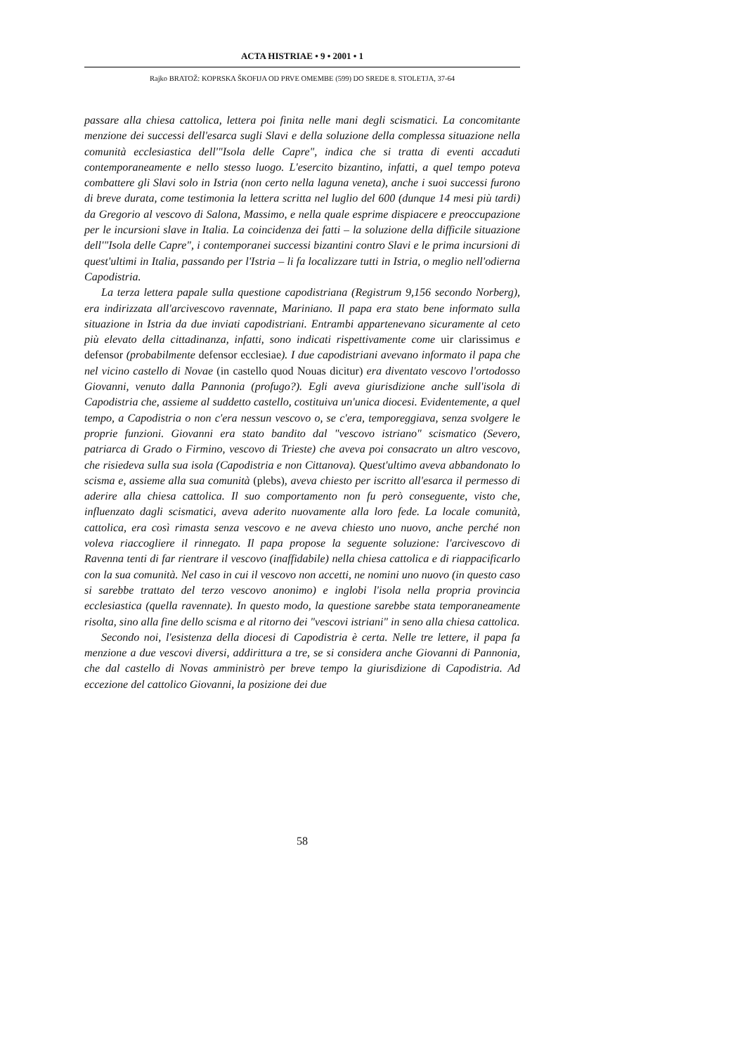ACTA HISTRIAE • 9 • 2001 • 1
Rajko BRATOŽ: KOPRSKA ŠKOFIJA OD PRVE OMEMBE (599) DO SREDE 8. STOLETJA, 37-64
passare alla chiesa cattolica, lettera poi finita nelle mani degli scismatici. La concomitante menzione dei successi dell'esarca sugli Slavi e della soluzione della complessa situazione nella comunità ecclesiastica dell'"Isola delle Capre", indica che si tratta di eventi accaduti contemporaneamente e nello stesso luogo. L'esercito bizantino, infatti, a quel tempo poteva combattere gli Slavi solo in Istria (non certo nella laguna veneta), anche i suoi successi furono di breve durata, come testimonia la lettera scritta nel luglio del 600 (dunque 14 mesi più tardi) da Gregorio al vescovo di Salona, Massimo, e nella quale esprime dispiacere e preoccupazione per le incursioni slave in Italia. La coincidenza dei fatti – la soluzione della difficile situazione dell'"Isola delle Capre", i contemporanei successi bizantini contro Slavi e le prima incursioni di quest'ultimi in Italia, passando per l'Istria – li fa localizzare tutti in Istria, o meglio nell'odierna Capodistria.
La terza lettera papale sulla questione capodistriana (Registrum 9,156 secondo Norberg), era indirizzata all'arcivescovo ravennate, Mariniano. Il papa era stato bene informato sulla situazione in Istria da due inviati capodistriani. Entrambi appartenevano sicuramente al ceto più elevato della cittadinanza, infatti, sono indicati rispettivamente come uir clarissimus e defensor (probabilmente defensor ecclesiae). I due capodistriani avevano informato il papa che nel vicino castello di Novae (in castello quod Nouas dicitur) era diventato vescovo l'ortodosso Giovanni, venuto dalla Pannonia (profugo?). Egli aveva giurisdizione anche sull'isola di Capodistria che, assieme al suddetto castello, costituiva un'unica diocesi. Evidentemente, a quel tempo, a Capodistria o non c'era nessun vescovo o, se c'era, temporeggiava, senza svolgere le proprie funzioni. Giovanni era stato bandito dal "vescovo istriano" scismatico (Severo, patriarca di Grado o Firmino, vescovo di Trieste) che aveva poi consacrato un altro vescovo, che risiedeva sulla sua isola (Capodistria e non Cittanova). Quest'ultimo aveva abbandonato lo scisma e, assieme alla sua comunità (plebs), aveva chiesto per iscritto all'esarca il permesso di aderire alla chiesa cattolica. Il suo comportamento non fu però conseguente, visto che, influenzato dagli scismatici, aveva aderito nuovamente alla loro fede. La locale comunità, cattolica, era così rimasta senza vescovo e ne aveva chiesto uno nuovo, anche perché non voleva riaccogliere il rinnegato. Il papa propose la seguente soluzione: l'arcivescovo di Ravenna tenti di far rientrare il vescovo (inaffidabile) nella chiesa cattolica e di riappacificarlo con la sua comunità. Nel caso in cui il vescovo non accetti, ne nomini uno nuovo (in questo caso si sarebbe trattato del terzo vescovo anonimo) e inglobi l'isola nella propria provincia ecclesiastica (quella ravennate). In questo modo, la questione sarebbe stata temporaneamente risolta, sino alla fine dello scisma e al ritorno dei "vescovi istriani" in seno alla chiesa cattolica.
Secondo noi, l'esistenza della diocesi di Capodistria è certa. Nelle tre lettere, il papa fa menzione a due vescovi diversi, addirittura a tre, se si considera anche Giovanni di Pannonia, che dal castello di Novas amministrò per breve tempo la giurisdizione di Capodistria. Ad eccezione del cattolico Giovanni, la posizione dei due
58